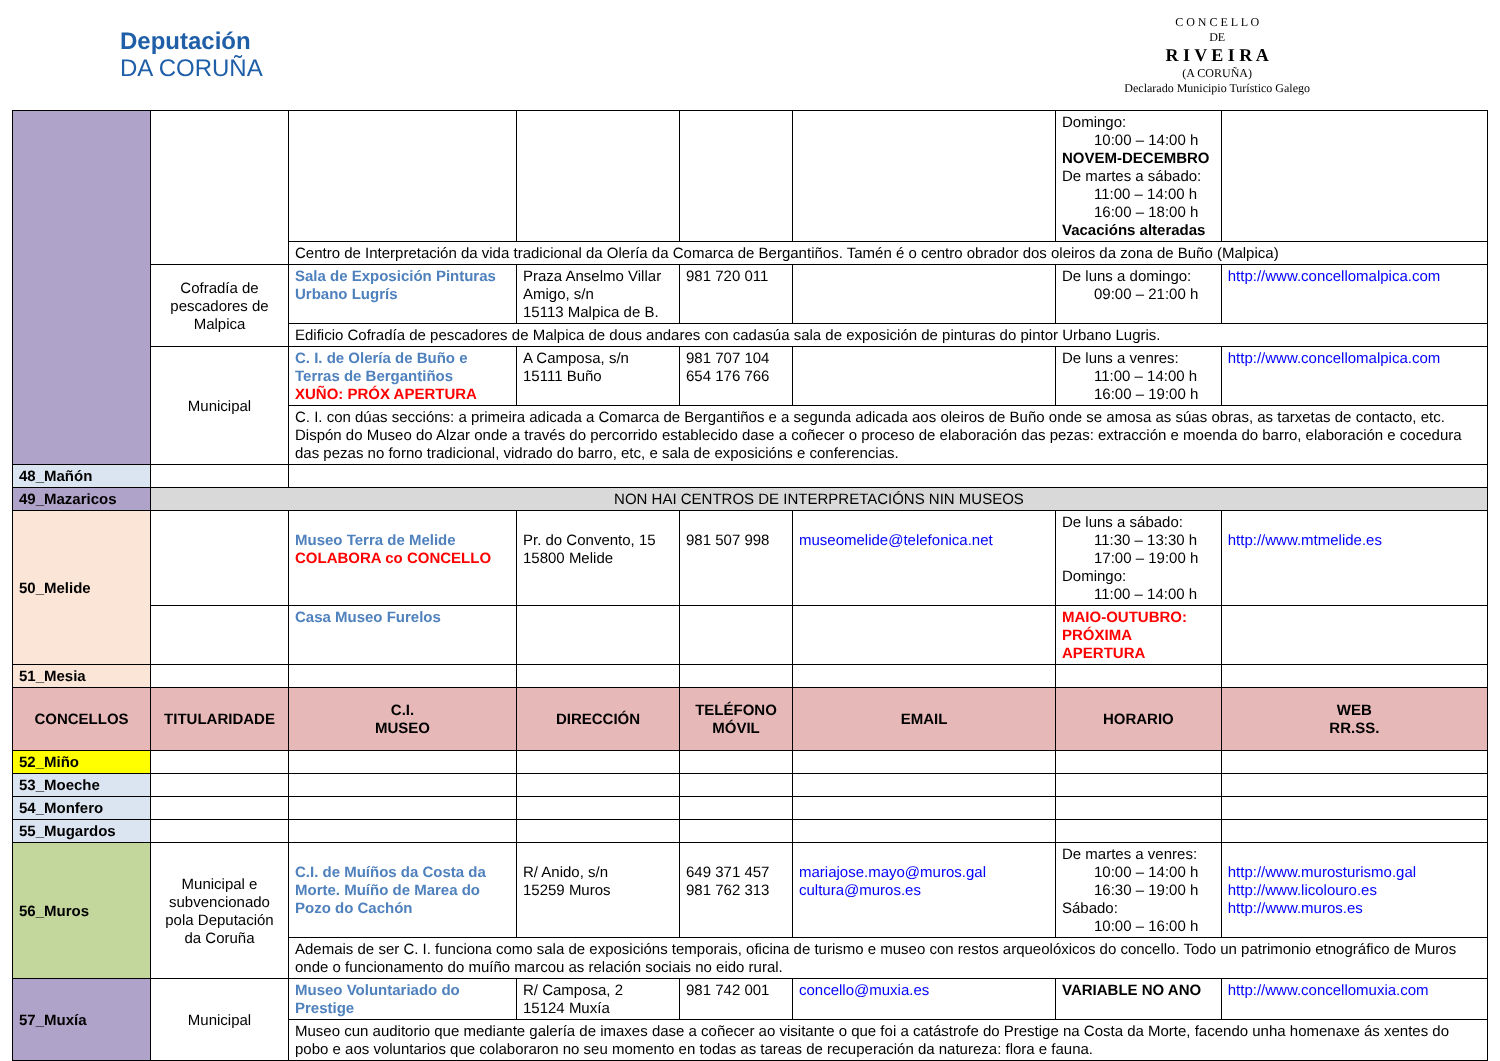Deputación
DA CORUÑA
C O N C E L L O
DE
R I V E I R A
(A CORUÑA)
Declarado Municipio Turístico Galego
| | | | | | | Domingo: 10:00 – 14:00 h NOVEM-DECEMBRO De martes a sábado: 11:00 – 14:00 h 16:00 – 18:00 h Vacacións alteradas | |
| | | Centro de Interpretación da vida tradicional da Olería da Comarca de Bergantiños. Tamén é o centro obrador dos oleiros da zona de Buño (Malpica) | | | | | |
| | Cofradía de pescadores de Malpica | Sala de Exposición Pinturas Urbano Lugrís | Praza Anselmo Villar Amigo, s/n 15113 Malpica de B. | 981 720 011 | | De luns a domingo: 09:00 – 21:00 h | http://www.concellomalpica.com |
| | | Edificio Cofradía de pescadores de Malpica de dous andares con cadasúa sala de exposición de pinturas do pintor Urbano Lugris. | | | | | |
| | Municipal | C. I. de Olería de Buño e Terras de Bergantiños XUÑO: PRÓX APERTURA | A Camposa, s/n 15111 Buño | 981 707 104 654 176 766 | | De luns a venres: 11:00 – 14:00 h 16:00 – 19:00 h | http://www.concellomalpica.com |
| | | C. I. con dúas seccións: a primeira adicada a Comarca de Bergantiños e a segunda adicada aos oleiros de Buño onde se amosa as súas obras, as tarxetas de contacto, etc. Dispón do Museo do Alzar onde a través do percorrido establecido dase a coñecer o proceso de elaboración das pezas: extracción e moenda do barro, elaboración e cocedura das pezas no forno tradicional, vidrado do barro, etc, e sala de exposicións e conferencias. | | | | | |
| 48_Mañón | | | | | | | |
| 49_Mazaricos | NON HAI CENTROS DE INTERPRETACIÓNS NIN MUSEOS | | | | | | |
| 50_Melide | | Museo Terra de Melide COLABORA co CONCELLO | Pr. do Convento, 15 15800 Melide | 981 507 998 | museomelide@telefonica.net | De luns a sábado: 11:30 – 13:30 h 17:00 – 19:00 h Domingo: 11:00 – 14:00 h | http://www.mtmelide.es |
| | | Casa Museo Furelos | | | | MAIO-OUTUBRO: PRÓXIMA APERTURA | |
| 51_Mesia | | | | | | | |
| CONCELLOS | TITULARIDADE | C.I. MUSEO | DIRECCIÓN | TELÉFONO MÓVIL | EMAIL | HORARIO | WEB RR.SS. |
| 52_Miño | | | | | | | |
| 53_Moeche | | | | | | | |
| 54_Monfero | | | | | | | |
| 55_Mugardos | | | | | | | |
| 56_Muros | Municipal e subvencionado pola Deputación da Coruña | C.I. de Muíños da Costa da Morte. Muíño de Marea do Pozo do Cachón | R/ Anido, s/n 15259 Muros | 649 371 457 981 762 313 | mariajose.mayo@muros.gal cultura@muros.es | De martes a venres: 10:00 – 14:00 h 16:30 – 19:00 h Sábado: 10:00 – 16:00 h | http://www.murosturismo.gal http://www.licolouro.es http://www.muros.es |
| | | Ademais de ser C. I. funciona como sala de exposicións temporais, oficina de turismo e museo con restos arqueolóxicos do concello. Todo un patrimonio etnográfico de Muros onde o funcionamento do muíño marcou as relación sociais no eido rural. | | | | | |
| 57_Muxía | Municipal | Museo Voluntariado do Prestige | R/ Camposa, 2 15124 Muxía | 981 742 001 | concello@muxia.es | VARIABLE NO ANO | http://www.concellomuxia.com |
| | | Museo cun auditorio que mediante galería de imaxes dase a coñecer ao visitante o que foi a catástrofe do Prestige na Costa da Morte, facendo unha homenaxe ás xentes do pobo e aos voluntarios que colaboraron no seu momento en todas as tareas de recuperación da natureza: flora e fauna. | | | | | |